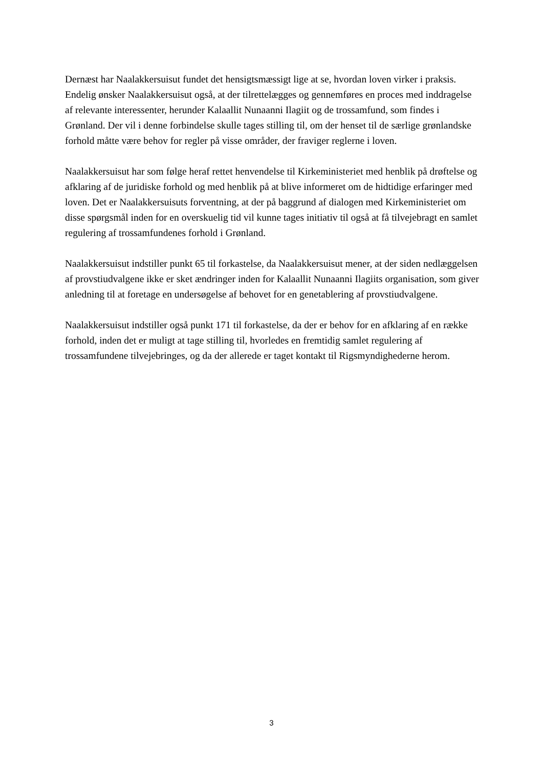Dernæst har Naalakkersuisut fundet det hensigtsmæssigt lige at se, hvordan loven virker i praksis. Endelig ønsker Naalakkersuisut også, at der tilrettelægges og gennemføres en proces med inddragelse af relevante interessenter, herunder Kalaallit Nunaanni Ilagiit og de trossamfund, som findes i Grønland. Der vil i denne forbindelse skulle tages stilling til, om der henset til de særlige grønlandske forhold måtte være behov for regler på visse områder, der fraviger reglerne i loven.
Naalakkersuisut har som følge heraf rettet henvendelse til Kirkeministeriet med henblik på drøftelse og afklaring af de juridiske forhold og med henblik på at blive informeret om de hidtidige erfaringer med loven. Det er Naalakkersuisuts forventning, at der på baggrund af dialogen med Kirkeministeriet om disse spørgsmål inden for en overskuelig tid vil kunne tages initiativ til også at få tilvejebragt en samlet regulering af trossamfundenes forhold i Grønland.
Naalakkersuisut indstiller punkt 65 til forkastelse, da Naalakkersuisut mener, at der siden nedlæggelsen af provstiudvalgene ikke er sket ændringer inden for Kalaallit Nunaanni Ilagiits organisation, som giver anledning til at foretage en undersøgelse af behovet for en genetablering af provstiudvalgene.
Naalakkersuisut indstiller også punkt 171 til forkastelse, da der er behov for en afklaring af en række forhold, inden det er muligt at tage stilling til, hvorledes en fremtidig samlet regulering af trossamfundene tilvejebringes, og da der allerede er taget kontakt til Rigsmyndighederne herom.
3